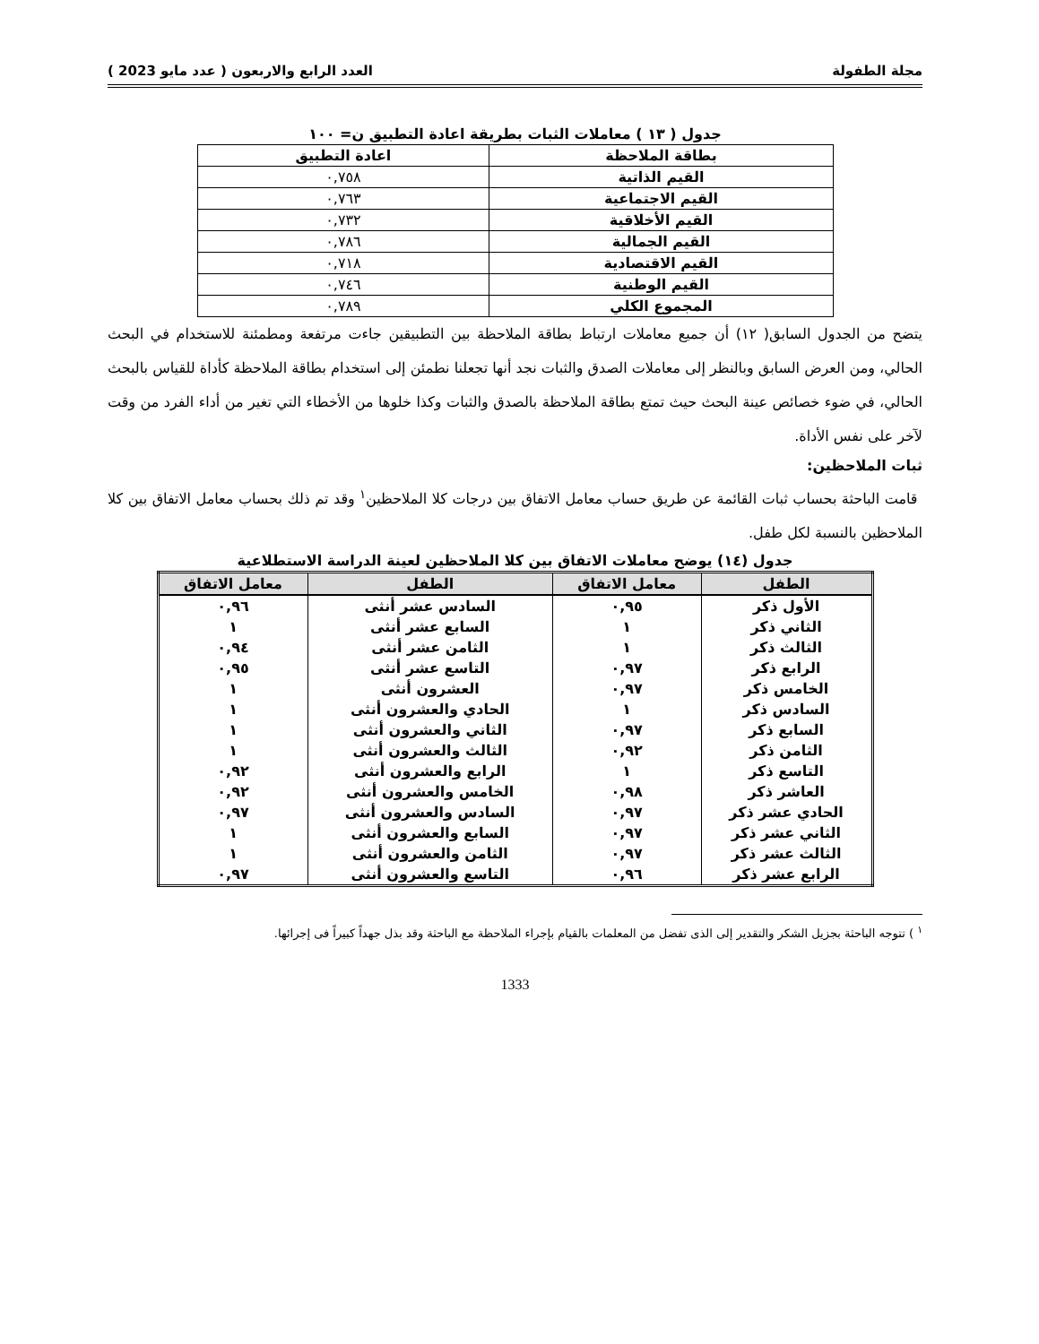مجلة الطفولة العدد الرابع والاربعون ( عدد مايو 2023 )
جدول ( ١٣ ) معاملات الثبات بطريقة اعادة التطبيق ن= ١٠٠
| بطاقة الملاحظة | اعادة التطبيق |
| --- | --- |
| القيم الذاتية | ٠,٧٥٨ |
| القيم الاجتماعية | ٠,٧٦٣ |
| القيم الأخلاقية | ٠,٧٣٢ |
| القيم الجمالية | ٠,٧٨٦ |
| القيم الاقتصادية | ٠,٧١٨ |
| القيم الوطنية | ٠,٧٤٦ |
| المجموع الكلي | ٠,٧٨٩ |
يتضح من الجدول السابق( ١٢) أن جميع معاملات ارتباط بطاقة الملاحظة بين التطبيقين جاءت مرتفعة ومطمئنة للاستخدام في البحث الحالي، ومن العرض السابق وبالنظر إلى معاملات الصدق والثبات نجد أنها تجعلنا نطمئن إلى استخدام بطاقة الملاحظة كأداة للقياس بالبحث الحالي، في ضوء خصائص عينة البحث حيث تمتع بطاقة الملاحظة بالصدق والثبات وكذا خلوها من الأخطاء التي تغير من أداء الفرد من وقت لآخر على نفس الأداة.
ثبات الملاحظين:
قامت الباحثة بحساب ثبات القائمة عن طريق حساب معامل الاتفاق بين درجات كلا الملاحظين<sup>١</sup> وقد تم ذلك بحساب معامل الاتفاق بين كلا الملاحظين بالنسبة لكل طفل.
جدول (١٤) يوضح معاملات الاتفاق بين كلا الملاحظين لعينة الدراسة الاستطلاعية
| الطفل | معامل الاتفاق | الطفل | معامل الاتفاق |
| --- | --- | --- | --- |
| الأول ذكر | ٠,٩٥ | السادس عشر أنثى | ٠,٩٦ |
| الثاني ذكر | ١ | السابع عشر أنثى | ١ |
| الثالث ذكر | ١ | الثامن عشر أنثى | ٠,٩٤ |
| الرابع ذكر | ٠,٩٧ | التاسع عشر أنثى | ٠,٩٥ |
| الخامس ذكر | ٠,٩٧ | العشرون أنثى | ١ |
| السادس ذكر | ١ | الحادي والعشرون أنثى | ١ |
| السابع ذكر | ٠,٩٧ | الثاني والعشرون أنثى | ١ |
| الثامن ذكر | ٠,٩٢ | الثالث والعشرون أنثى | ١ |
| التاسع ذكر | ١ | الرابع والعشرون أنثى | ٠,٩٢ |
| العاشر ذكر | ٠,٩٨ | الخامس والعشرون أنثى | ٠,٩٢ |
| الحادي عشر ذكر | ٠,٩٧ | السادس والعشرون أنثى | ٠,٩٧ |
| الثاني عشر ذكر | ٠,٩٧ | السابع والعشرون أنثى | ١ |
| الثالث عشر ذكر | ٠,٩٧ | الثامن والعشرون أنثى | ١ |
| الرابع عشر ذكر | ٠,٩٦ | التاسع والعشرون أنثى | ٠,٩٧ |
<sup>١</sup> ) تتوجه الباحثة بجزيل الشكر والتقدير إلى الذى تفضل من المعلمات بالقيام بإجراء الملاحظة مع الباحثة وقد بذل جهداً كبيراً فى إجرائها.
1333